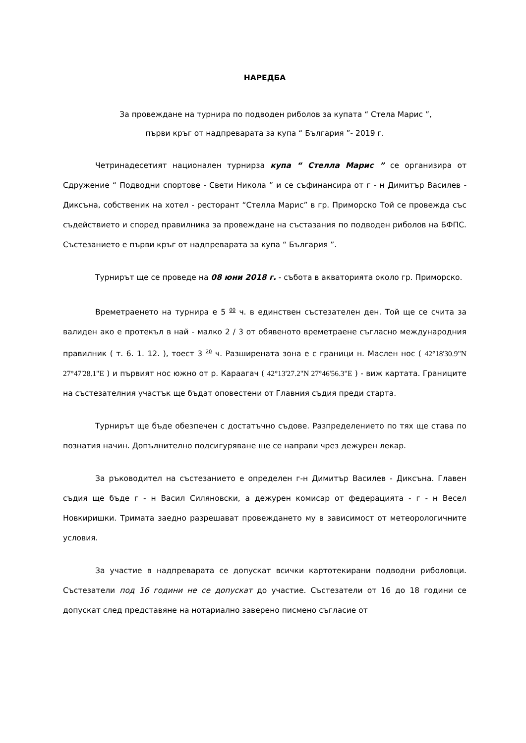НАРЕДБА
За провеждане на турнира по подводен риболов за купата “ Стела Марис ”,
първи кръг от надпреварата за купа “ България ”- 2019 г.
Четринадесетият национален турнирза купа “ Стелла Марис ” се организира от Сдружение “ Подводни спортове - Свети Никола ” и се съфинансира от г - н Димитър Василев - Диксъна, собственик на хотел - ресторант “Стелла Марис” в гр. Приморско Той се провежда със съдействието и според правилника за провеждане на състазания по подводен риболов на БФПС. Състезанието е първи кръг от надпреварата за купа “ България ”.
Турнирът ще се проведе на 08 юни 2018 г. - събота в акваторията около гр. Приморско.
Времетраенето на турнира е 5 <sup>00</sup> ч. в единствен състезателен ден. Той ще се счита за валиден ако е протекъл в най - малко 2 / 3 от обявеното времетраене съгласно международния правилник ( т. 6. 1. 12. ), тоест 3 <sup>20</sup> ч. Разширената зона е с граници н. Маслен нос ( 42°18'30.9"N 27°47'28.1"E ) и първият нос южно от р. Караагач ( 42°13'27.2"N 27°46'56.3"E ) - виж картата. Границите на състезателния участък ще бъдат оповестени от Главния съдия преди старта.
Турнирът ще бъде обезпечен с достатъчно съдове. Разпределението по тях ще става по познатия начин. Допълнително подсигуряване ще се направи чрез дежурен лекар.
За ръководител на състезанието е определен г-н Димитър Василев - Диксъна. Главен съдия ще бъде г - н Васил Силяновски, а дежурен комисар от федерацията - г - н Весел Новкиришки. Тримата заедно разрешават провеждането му в зависимост от метеорологичните условия.
За участие в надпреварата се допускат всички картотекирани подводни риболовци. Състезатели под 16 години не се допускат до участие. Състезатели от 16 до 18 години се допускат след представяне на нотариално заверено писмено съгласие от